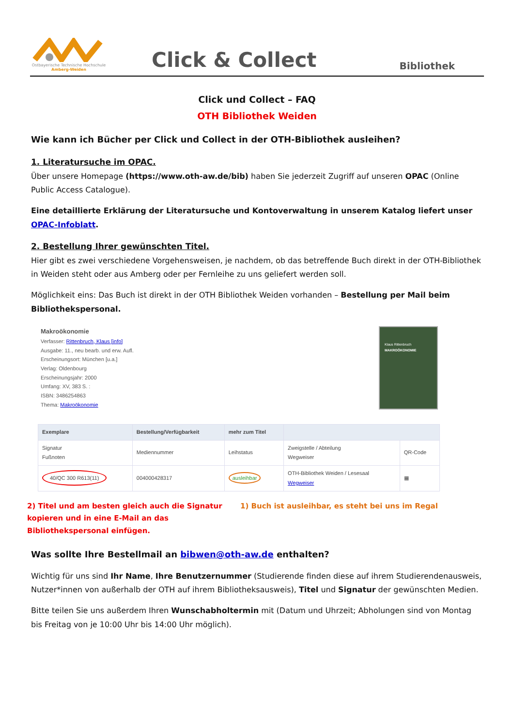Ostbayerische Technische Hochschule
Amberg-Weiden
Click & Collect
Bibliothek
Click und Collect – FAQ
OTH Bibliothek Weiden
Wie kann ich Bücher per Click und Collect in der OTH-Bibliothek ausleihen?
1. Literatursuche im OPAC.
Über unsere Homepage (https://www.oth-aw.de/bib) haben Sie jederzeit Zugriff auf unseren OPAC (Online Public Access Catalogue).
Eine detaillierte Erklärung der Literatursuche und Kontoverwaltung in unserem Katalog liefert unser OPAC-Infoblatt.
2. Bestellung Ihrer gewünschten Titel.
Hier gibt es zwei verschiedene Vorgehensweisen, je nachdem, ob das betreffende Buch direkt in der OTH-Bibliothek in Weiden steht oder aus Amberg oder per Fernleihe zu uns geliefert werden soll.
Möglichkeit eins: Das Buch ist direkt in der OTH Bibliothek Weiden vorhanden – Bestellung per Mail beim Bibliothekspersonal.
Makroökonomie
Verfasser: Rittenbruch, Klaus [info]
Ausgabe: 11., neu bearb. und erw. Aufl.
Erscheinungsort: München [u.a.]
Verlag: Oldenbourg
Erscheinungsjahr: 2000
Umfang: XV, 383 S. :
ISBN: 3486254863
Thema: Makroökonomie
Klaus Rittenbruch
MAKROÖKONOMIE
| Exemplare | Bestellung/Verfügbarkeit | mehr zum Titel | | |
| Signatur Fußnoten | Mediennummer | Leihstatus | Zweigstelle / Abteilung Wegweiser | QR-Code |
| 40/QC 300 R613(11) | 004000428317 | ausleihbar | OTH-Bibliothek Weiden / Lesesaal Wegweiser | ▦ |
2) Titel und am besten gleich auch die Signatur kopieren und in eine E-Mail an das Bibliothekspersonal einfügen.
1) Buch ist ausleihbar, es steht bei uns im Regal
Was sollte Ihre Bestellmail an bibwen@oth-aw.de enthalten?
Wichtig für uns sind Ihr Name, Ihre Benutzernummer (Studierende finden diese auf ihrem Studierendenausweis, Nutzer*innen von außerhalb der OTH auf ihrem Bibliotheksausweis), Titel und Signatur der gewünschten Medien.
Bitte teilen Sie uns außerdem Ihren Wunschabholtermin mit (Datum und Uhrzeit; Abholungen sind von Montag bis Freitag von je 10:00 Uhr bis 14:00 Uhr möglich).